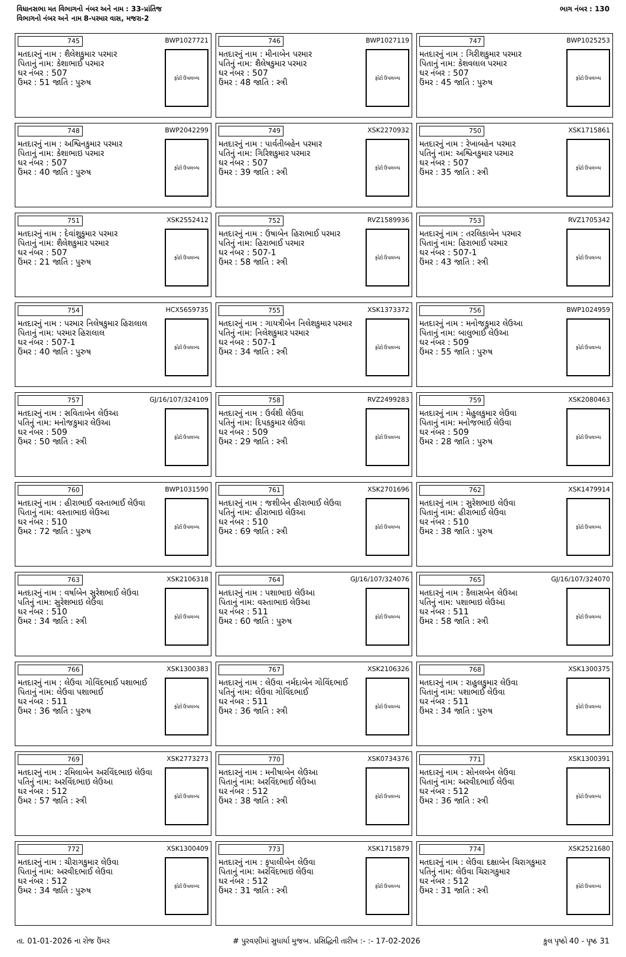વિધાનસભા મત વિભાગનો નંબર અને નામ : 33-પ્રાંતિજ
વિભાગનો નંબર અને નામ 8-પરમાર વાસ, મજરા-2
ભાગ નંબર : 130
745 BWP1027721
મતદારનું નામ : શૈલેશકુમાર પરમાર
પિતાનું નામ: કેશાભાઈ પરમાર
ઘર નંબર : 507
ઉંમર : 51 જાતિ : પુરુષ
ફોટો ઉપલબ્ધ
746 BWP1027119
મતદારનું નામ : મીનાબેન પરમાર
પતિનું નામ: શૈલેષકુમાર પરમાર
ઘર નંબર : 507
ઉંમર : 48 જાતિ : સ્ત્રી
ફોટો ઉપલબ્ધ
747 BWP1025253
મતદારનું નામ : ગિરીશકુમાર પરમાર
પિતાનું નામ: કેશવલાલ પરમાર
ઘર નંબર : 507
ઉંમર : 45 જાતિ : પુરુષ
ફોટો ઉપલબ્ધ
748 BWP2042299
મતદારનું નામ : અશ્વિનકુમાર પરમાર
પિતાનું નામ: કેશાભાઇ પરમાર
ઘર નંબર : 507
ઉંમર : 40 જાતિ : પુરુષ
ફોટો ઉપલબ્ધ
749 XSK2270932
મતદારનું નામ : પાર્વતીબહેન પરમાર
પતિનું નામ: ગિરિશકુમાર પરમાર
ઘર નંબર : 507
ઉંમર : 39 જાતિ : સ્ત્રી
ફોટો ઉપલબ્ધ
750 XSK1715861
મતદારનું નામ : રેખાબહેન પરમાર
પતિનું નામ: અશ્વિનકુમાર પરમાર
ઘર નંબર : 507
ઉંમર : 35 જાતિ : સ્ત્રી
ફોટો ઉપલબ્ધ
751 XSK2552412
મતદારનું નામ : દેવાંશુકુમાર પરમાર
પિતાનું નામ: શૈલેશકુમાર પરમાર
ઘર નંબર : 507
ઉંમર : 21 જાતિ : પુરુષ
ફોટો ઉપલબ્ધ
752 RVZ1589936
મતદારનું નામ : ઉષાબેન હિરાભાઈ પરમાર
પતિનું નામ: હિરાભાઈ પરમાર
ઘર નંબર : 507-1
ઉંમર : 58 જાતિ : સ્ત્રી
ફોટો ઉપલબ્ધ
753 RVZ1705342
મતદારનું નામ : તરલિકાબેન પરમાર
પિતાનું નામ: હિરાભાઈ પરમાર
ઘર નંબર : 507-1
ઉંમર : 43 જાતિ : સ્ત્રી
ફોટો ઉપલબ્ધ
754 HCX5659735
મતદારનું નામ : પરમાર નિલેષકુમાર હિરાલાલ
પિતાનું નામ: પરમાર હિરાલાલ
ઘર નંબર : 507-1
ઉંમર : 40 જાતિ : પુરુષ
ફોટો ઉપલબ્ધ
755 XSK1373372
મતદારનું નામ : ગાયત્રીબેન નિલેશકુમાર પરમાર
પતિનું નામ: નિલેશકુમાર પરમાર
ઘર નંબર : 507-1
ઉંમર : 34 જાતિ : સ્ત્રી
ફોટો ઉપલબ્ધ
756 BWP1024959
મતદારનું નામ : મનોજકુમાર લેઉઆ
પિતાનું નામ: બાલુભાઈ લેઉઆ
ઘર નંબર : 509
ઉંમર : 55 જાતિ : પુરુષ
ફોટો ઉપલબ્ધ
757 GJ/16/107/324109
મતદારનું નામ : સવિતાબેન લેઉઆ
પતિનું નામ: મનોજકુમાર લેઉઆ
ઘર નંબર : 509
ઉંમર : 50 જાતિ : સ્ત્રી
ફોટો ઉપલબ્ધ
758 RVZ2499283
મતદારનું નામ : ઉર્વશી લેઉવા
પતિનું નામ: દિપકકુમાર લેઉવા
ઘર નંબર : 509
ઉંમર : 29 જાતિ : સ્ત્રી
ફોટો ઉપલબ્ધ
759 XSK2080463
મતદારનું નામ : મેહુલકુમાર લેઉવા
પિતાનું નામ: મનોજભાઈ લેઉવા
ઘર નંબર : 509
ઉંમર : 28 જાતિ : પુરુષ
ફોટો ઉપલબ્ધ
760 BWP1031590
મતદારનું નામ : હીરાભાઈ વસ્તાભાઈ લેઉવા
પિતાનું નામ: વસ્તાભાઇ લેઉઆ
ઘર નંબર : 510
ઉંમર : 72 જાતિ : પુરુષ
ફોટો ઉપલબ્ધ
761 XSK2701696
મતદારનું નામ : જશીબેન હીરાભાઈ લેઉવા
પતિનું નામ: હીરાભાઇ લેઉઆ
ઘર નંબર : 510
ઉંમર : 69 જાતિ : સ્ત્રી
ફોટો ઉપલબ્ધ
762 XSK1479914
મતદારનું નામ : સુરેશભાઇ લેઉવા
પિતાનું નામ: હીરાભાઈ લેઉવા
ઘર નંબર : 510
ઉંમર : 38 જાતિ : પુરુષ
ફોટો ઉપલબ્ધ
763 XSK2106318
મતદારનું નામ : વર્ષાબેન સુરેશભાઈ લેઉવા
પતિનું નામ: સુરેશભાઇ લેઉવા
ઘર નંબર : 510
ઉંમર : 34 જાતિ : સ્ત્રી
ફોટો ઉપલબ્ધ
764 GJ/16/107/324076
મતદારનું નામ : પશાભાઇ લેઉઆ
પિતાનું નામ: વસ્તાભાઇ લેઉઆ
ઘર નંબર : 511
ઉંમર : 60 જાતિ : પુરુષ
ફોટો ઉપલબ્ધ
765 GJ/16/107/324070
મતદારનું નામ : કૈલાસબેન લેઉઆ
પતિનું નામ: પશાભાઇ લેઉઆ
ઘર નંબર : 511
ઉંમર : 58 જાતિ : સ્ત્રી
ફોટો ઉપલબ્ધ
766 XSK1300383
મતદારનું નામ : લેઉવા ગોવિંદભાઈ પશાભાઈ
પિતાનું નામ: લેઉવા પશાભાઈ
ઘર નંબર : 511
ઉંમર : 36 જાતિ : પુરુષ
ફોટો ઉપલબ્ધ
767 XSK2106326
મતદારનું નામ : લેઉવા નર્મદાબેન ગોવિંદભાઈ
પતિનું નામ: લેઉવા ગોવિંદભાઈ
ઘર નંબર : 511
ઉંમર : 36 જાતિ : સ્ત્રી
ફોટો ઉપલબ્ધ
768 XSK1300375
મતદારનું નામ : રાહુલકુમાર લેઉવા
પિતાનું નામ: પશાભાઈ લેઉવા
ઘર નંબર : 511
ઉંમર : 34 જાતિ : પુરુષ
ફોટો ઉપલબ્ધ
769 XSK2773273
મતદારનું નામ : રમિલાબેન અરવિંદભાઇ લેઉવા
પતિનું નામ: અરવિંદભાઇ લેઉઆ
ઘર નંબર : 512
ઉંમર : 57 જાતિ : સ્ત્રી
ફોટો ઉપલબ્ધ
770 XSK0734376
મતદારનું નામ : મનીષાબેન લેઉઆ
પિતાનું નામ: અરવિંદભાઈ લેઉઆ
ઘર નંબર : 512
ઉંમર : 38 જાતિ : સ્ત્રી
ફોટો ઉપલબ્ધ
771 XSK1300391
મતદારનું નામ : સોનલબેન લેઉવા
પિતાનું નામ: અરવીદભાઈ લેઉવા
ઘર નંબર : 512
ઉંમર : 36 જાતિ : સ્ત્રી
ફોટો ઉપલબ્ધ
772 XSK1300409
મતદારનું નામ : ચીરાગકુમાર લેઉવા
પિતાનું નામ: અરવીદભાઈ લેઉવા
ઘર નંબર : 512
ઉંમર : 34 જાતિ : પુરુષ
ફોટો ઉપલબ્ધ
773 XSK1715879
મતદારનું નામ : કૃપાલીબેન લેઉવા
પિતાનું નામ: અરવિંદભાઇ લેઉવા
ઘર નંબર : 512
ઉંમર : 31 જાતિ : સ્ત્રી
ફોટો ઉપલબ્ધ
774 XSK2521680
મતદારનું નામ : લેઉવા દક્ષાબેન ચિરાગકુમાર
પતિનું નામ: લેઉવા ચિરાગકુમાર
ઘર નંબર : 512
ઉંમર : 31 જાતિ : સ્ત્રી
ફોટો ઉપલબ્ધ
તા. 01-01-2026 ના રોજ ઉંમર # પુરવણીમાં સુધાર્યા મુજબ. પ્રસિદ્ધિની તારીખ :- :- 17-02-2026 કુલ પૃષ્ઠો 40 - પૃષ્ઠ 31